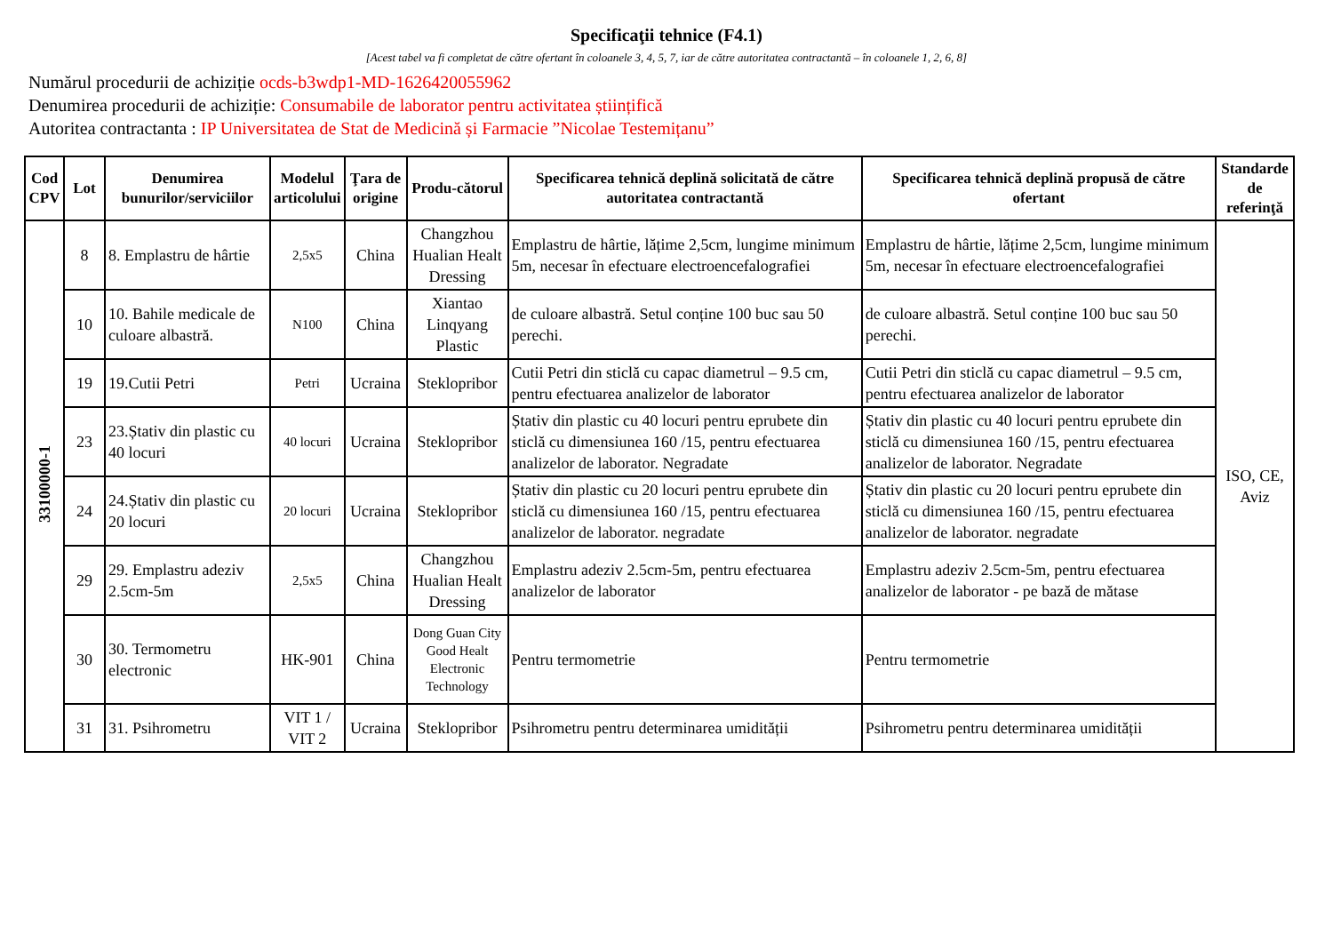Specificaţii tehnice (F4.1)
[Acest tabel va fi completat de către ofertant în coloanele 3, 4, 5, 7, iar de către autoritatea contractantă – în coloanele 1, 2, 6, 8]
Numărul procedurii de achiziție ocds-b3wdp1-MD-1626420055962
Denumirea procedurii de achiziție: Consumabile de laborator pentru activitatea științifică
Autoritea contractanta : IP Universitatea de Stat de Medicină și Farmacie ”Nicolae Testemițanu”
| Cod CPV | Lot | Denumirea bunurilor/serviciilor | Modelul articolului | Ţara de origine | Produ-cătorul | Specificarea tehnică deplină solicitată de către autoritatea contractantă | Specificarea tehnică deplină propusă de către ofertant | Standarde de referinţă |
| --- | --- | --- | --- | --- | --- | --- | --- | --- |
| 33100000-1 | 8 | 8. Emplastru de hârtie | 2,5x5 | China | Changzhou Hualian Healt Dressing | Emplastru de hârtie, lățime 2,5cm, lungime minimum 5m, necesar în efectuare electroencefalografiei | Emplastru de hârtie, lățime 2,5cm, lungime minimum 5m, necesar în efectuare electroencefalografiei | ISO, CE, Aviz |
| | 10 | 10. Bahile medicale de culoare albastră. | N100 | China | Xiantao Linqyang Plastic | de culoare albastră. Setul conține 100 buc sau 50 perechi. | de culoare albastră. Setul conține 100 buc sau 50 perechi. | |
| | 19 | 19.Cutii Petri | Petri | Ucraina | Steklopribor | Cutii Petri din sticlă cu capac diametrul – 9.5 cm, pentru efectuarea analizelor de laborator | Cutii Petri din sticlă cu capac diametrul – 9.5 cm, pentru efectuarea analizelor de laborator | |
| | 23 | 23.Ștativ din plastic cu 40 locuri | 40 locuri | Ucraina | Steklopribor | Ștativ din plastic cu 40 locuri pentru eprubete din sticlă cu dimensiunea 160 /15, pentru efectuarea analizelor de laborator. Negradate | Ștativ din plastic cu 40 locuri pentru eprubete din sticlă cu dimensiunea 160 /15, pentru efectuarea analizelor de laborator. Negradate | |
| | 24 | 24.Ștativ din plastic cu 20 locuri | 20 locuri | Ucraina | Steklopribor | Ștativ din plastic cu 20 locuri pentru eprubete din sticlă cu dimensiunea 160 /15, pentru efectuarea analizelor de laborator. negradate | Ștativ din plastic cu 20 locuri pentru eprubete din sticlă cu dimensiunea 160 /15, pentru efectuarea analizelor de laborator. negradate | |
| | 29 | 29. Emplastru adeziv 2.5cm-5m | 2,5x5 | China | Changzhou Hualian Healt Dressing | Emplastru adeziv 2.5cm-5m, pentru efectuarea analizelor de laborator | Emplastru adeziv 2.5cm-5m, pentru efectuarea analizelor de laborator - pe bază de mătase | |
| | 30 | 30. Termometru electronic | HK-901 | China | Dong Guan City Good Healt Electronic Technology | Pentru termometrie | Pentru termometrie | |
| | 31 | 31. Psihrometru | VIT 1 / VIT 2 | Ucraina | Steklopribor | Psihrometru pentru determinarea umidității | Psihrometru pentru determinarea umidității | |